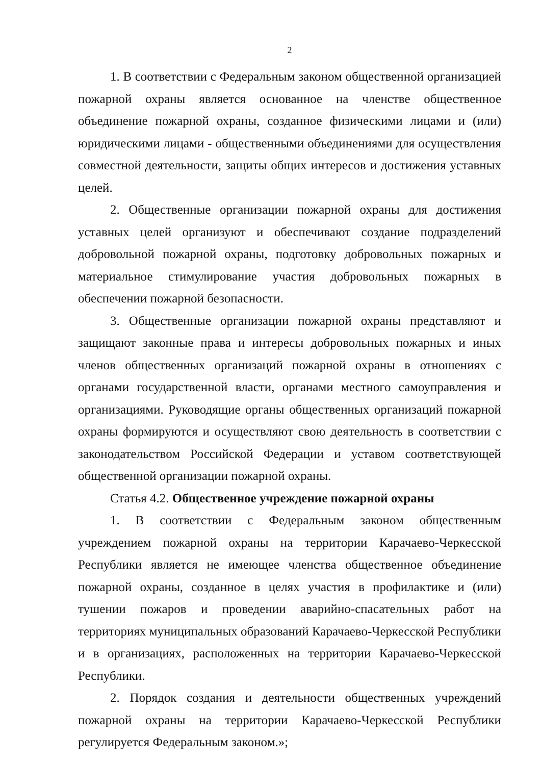2
1. В соответствии с Федеральным законом общественной организацией пожарной охраны является основанное на членстве общественное объединение пожарной охраны, созданное физическими лицами и (или) юридическими лицами - общественными объединениями для осуществления совместной деятельности, защиты общих интересов и достижения уставных целей.
2. Общественные организации пожарной охраны для достижения уставных целей организуют и обеспечивают создание подразделений добровольной пожарной охраны, подготовку добровольных пожарных и материальное стимулирование участия добровольных пожарных в обеспечении пожарной безопасности.
3. Общественные организации пожарной охраны представляют и защищают законные права и интересы добровольных пожарных и иных членов общественных организаций пожарной охраны в отношениях с органами государственной власти, органами местного самоуправления и организациями. Руководящие органы общественных организаций пожарной охраны формируются и осуществляют свою деятельность в соответствии с законодательством Российской Федерации и уставом соответствующей общественной организации пожарной охраны.
Статья 4.2. Общественное учреждение пожарной охраны
1. В соответствии с Федеральным законом общественным учреждением пожарной охраны на территории Карачаево-Черкесской Республики является не имеющее членства общественное объединение пожарной охраны, созданное в целях участия в профилактике и (или) тушении пожаров и проведении аварийно-спасательных работ на территориях муниципальных образований Карачаево-Черкесской Республики и в организациях, расположенных на территории Карачаево-Черкесской Республики.
2. Порядок создания и деятельности общественных учреждений пожарной охраны на территории Карачаево-Черкесской Республики регулируется Федеральным законом.»;